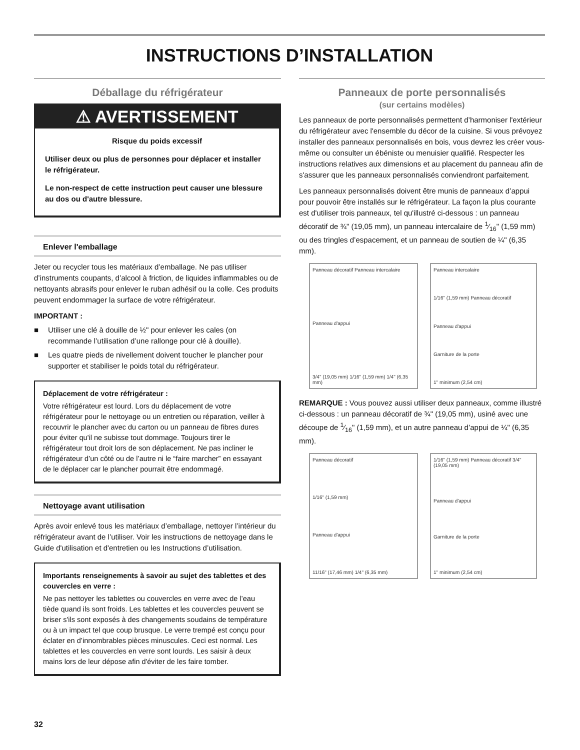INSTRUCTIONS D’INSTALLATION
Déballage du réfrigérateur
⚠ AVERTISSEMENT
Risque du poids excessif
Utiliser deux ou plus de personnes pour déplacer et installer le réfrigérateur.
Le non-respect de cette instruction peut causer une blessure au dos ou d'autre blessure.
Enlever l'emballage
Jeter ou recycler tous les matériaux d’emballage. Ne pas utiliser d’instruments coupants, d’alcool à friction, de liquides inflammables ou de nettoyants abrasifs pour enlever le ruban adhésif ou la colle. Ces produits peuvent endommager la surface de votre réfrigérateur.
IMPORTANT :
■ Utiliser une clé à douille de ½" pour enlever les cales (on recommande l’utilisation d’une rallonge pour clé à douille).
■ Les quatre pieds de nivellement doivent toucher le plancher pour supporter et stabiliser le poids total du réfrigérateur.
Déplacement de votre réfrigérateur :
Votre réfrigérateur est lourd. Lors du déplacement de votre réfrigérateur pour le nettoyage ou un entretien ou réparation, veiller à recouvrir le plancher avec du carton ou un panneau de fibres dures pour éviter qu'il ne subisse tout dommage. Toujours tirer le réfrigérateur tout droit lors de son déplacement. Ne pas incliner le réfrigérateur d’un côté ou de l’autre ni le “faire marcher” en essayant de le déplacer car le plancher pourrait être endommagé.
Nettoyage avant utilisation
Après avoir enlevé tous les matériaux d’emballage, nettoyer l’intérieur du réfrigérateur avant de l’utiliser. Voir les instructions de nettoyage dans le Guide d'utilisation et d'entretien ou les Instructions d’utilisation.
Importants renseignements à savoir au sujet des tablettes et des couvercles en verre :
Ne pas nettoyer les tablettes ou couvercles en verre avec de l’eau tiède quand ils sont froids. Les tablettes et les couvercles peuvent se briser s'ils sont exposés à des changements soudains de température ou à un impact tel que coup brusque. Le verre trempé est conçu pour éclater en d’innombrables pièces minuscules. Ceci est normal. Les tablettes et les couvercles en verre sont lourds. Les saisir à deux mains lors de leur dépose afin d'éviter de les faire tomber.
Panneaux de porte personnalisés
(sur certains modèles)
Les panneaux de porte personnalisés permettent d’harmoniser l'extérieur du réfrigérateur avec l'ensemble du décor de la cuisine. Si vous prévoyez installer des panneaux personnalisés en bois, vous devrez les créer vous-même ou consulter un ébéniste ou menuisier qualifié. Respecter les instructions relatives aux dimensions et au placement du panneau afin de s'assurer que les panneaux personnalisés conviendront parfaitement.
Les panneaux personnalisés doivent être munis de panneaux d’appui pour pouvoir être installés sur le réfrigérateur. La façon la plus courante est d'utiliser trois panneaux, tel qu'illustré ci-dessous : un panneau décoratif de ¾" (19,05 mm), un panneau intercalaire de 1⁄16" (1,59 mm) ou des tringles d’espacement, et un panneau de soutien de ¼" (6,35 mm).
Panneau décoratif Panneau intercalaire
Panneau d'appui
3/4" (19,05 mm) 1/16" (1,59 mm) 1/4" (6,35 mm)
Panneau intercalaire
1/16" (1,59 mm) Panneau décoratif
Panneau d'appui
Garniture de la porte
1" minimum (2,54 cm)
REMARQUE : Vous pouvez aussi utiliser deux panneaux, comme illustré ci-dessous : un panneau décoratif de ¾" (19,05 mm), usiné avec une découpe de 1⁄16" (1,59 mm), et un autre panneau d’appui de ¼" (6,35 mm).
Panneau décoratif
1/16" (1,59 mm)
Panneau d'appui
11/16" (17,46 mm) 1/4" (6,35 mm)
1/16" (1,59 mm) Panneau décoratif 3/4" (19,05 mm)
Panneau d'appui
Garniture de la porte
1" minimum (2,54 cm)
32